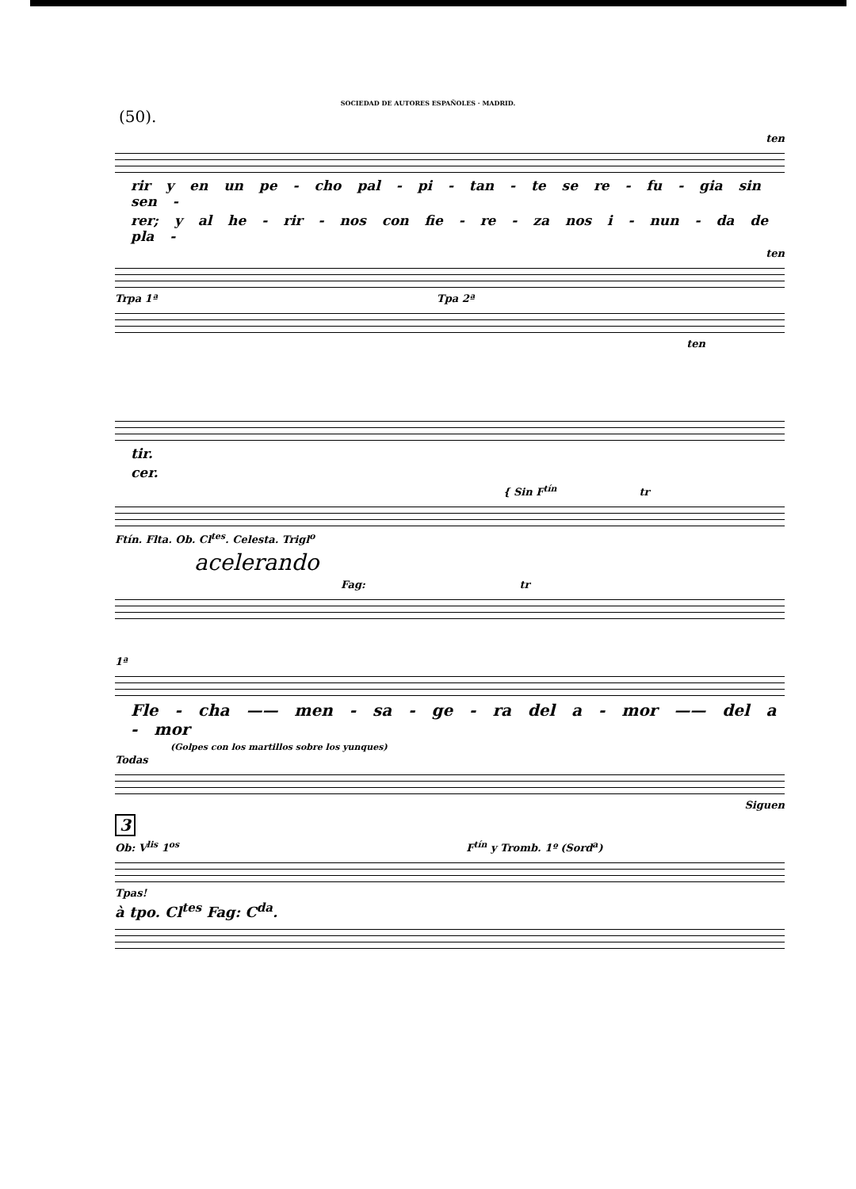SOCIEDAD DE AUTORES ESPAÑOLES · MADRID.
(50).
ten
rir y en un pe - cho pal - pi - tan - te se re - fu - gia sin sen -
rer; y al he - rir - nos con fie - re - za nos i - nun - da de pla -
ten
Trpa 1ª Tpa 2ª
ten
tir.
cer.
{ Sin F<sup>tín</sup> tr
Ftín. Flta. Ob. Cl<sup>tes</sup>. Celesta. Trigl<sup>o</sup>
acelerando
Fag: tr
1ª
Fle - cha —— men - sa - ge - ra del a - mor —— del a - mor
(Golpes con los martillos sobre los yunques)
Todas
Siguen
3
Ob: V<sup>lis</sup> 1<sup>os</sup> F<sup>tín</sup> y Tromb. 1º (Sord<sup>a</sup>)
Tpas!
à tpo. Cl<sup>tes</sup> Fag: C<sup>da</sup>.